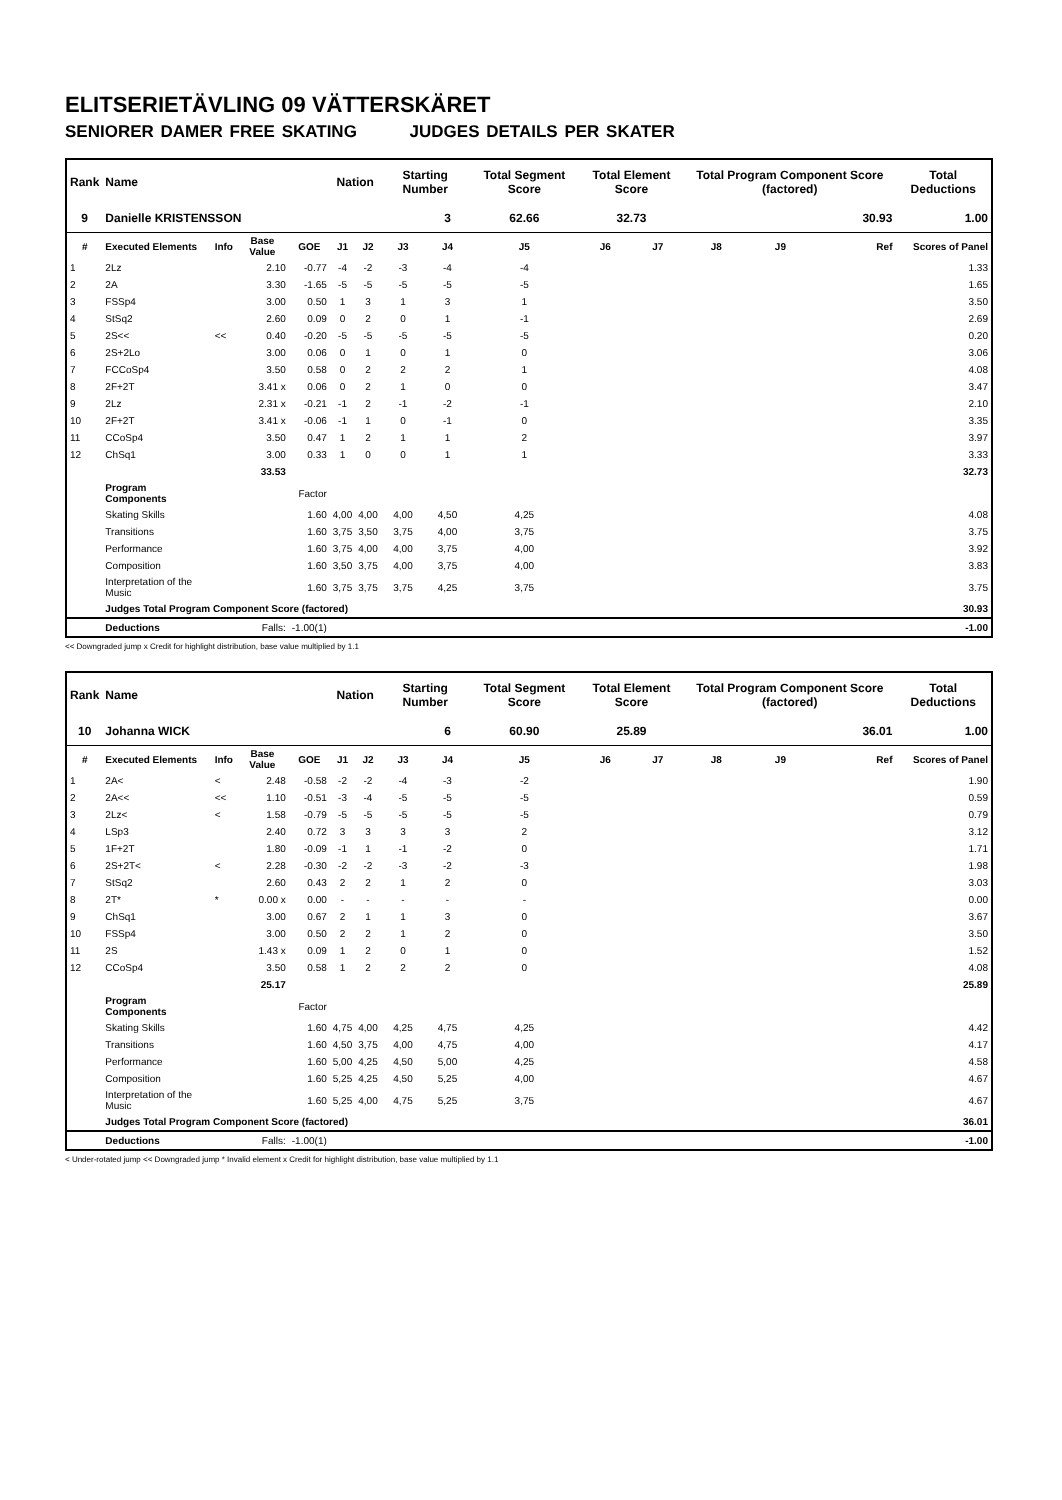ELITSERIETÄVLING 09 VÄTTERSKÄRET
SENIORER DAMER FREE SKATING JUDGES DETAILS PER SKATER
| Rank | Name | | | | Nation | | Starting Number | | Total Segment Score | Total Element Score | | Total Program Component Score (factored) | | | Total Deductions |
| --- | --- | --- | --- | --- | --- | --- | --- | --- | --- | --- | --- | --- | --- | --- | --- |
| 9 | Danielle KRISTENSSON | | | | | | | 3 | 62.66 | 32.73 | | 30.93 | | | 1.00 |
| # | Executed Elements | Info | Base Value | GOE | J1 | J2 | J3 | J4 | J5 | J6 | J7 | J8 | J9 | Ref | Scores of Panel |
| 1 | 2Lz | | 2.10 | -0.77 | -4 | -2 | -3 | -4 | -4 | | | | | | 1.33 |
| 2 | 2A | | 3.30 | -1.65 | -5 | -5 | -5 | -5 | -5 | | | | | | 1.65 |
| 3 | FSSp4 | | 3.00 | 0.50 | 1 | 3 | 1 | 3 | 1 | | | | | | 3.50 |
| 4 | StSq2 | | 2.60 | 0.09 | 0 | 2 | 0 | 1 | -1 | | | | | | 2.69 |
| 5 | 2S<< | << | 0.40 | -0.20 | -5 | -5 | -5 | -5 | -5 | | | | | | 0.20 |
| 6 | 2S+2Lo | | 3.00 | 0.06 | 0 | 1 | 0 | 1 | 0 | | | | | | 3.06 |
| 7 | FCCoSp4 | | 3.50 | 0.58 | 0 | 2 | 2 | 2 | 1 | | | | | | 4.08 |
| 8 | 2F+2T | | 3.41 x | 0.06 | 0 | 2 | 1 | 0 | 0 | | | | | | 3.47 |
| 9 | 2Lz | | 2.31 x | -0.21 | -1 | 2 | -1 | -2 | -1 | | | | | | 2.10 |
| 10 | 2F+2T | | 3.41 x | -0.06 | -1 | 1 | 0 | -1 | 0 | | | | | | 3.35 |
| 11 | CCoSp4 | | 3.50 | 0.47 | 1 | 2 | 1 | 1 | 2 | | | | | | 3.97 |
| 12 | ChSq1 | | 3.00 | 0.33 | 1 | 0 | 0 | 1 | 1 | | | | | | 3.33 |
| | | | 33.53 | | | | | | | | | | | | 32.73 |
| | Program Components | | | Factor | | | | | | | | | | | |
| | Skating Skills | | | 1.60 | 4,00 | 4,00 | 4,00 | 4,50 | 4,25 | | | | | | 4.08 |
| | Transitions | | | 1.60 | 3,75 | 3,50 | 3,75 | 4,00 | 3,75 | | | | | | 3.75 |
| | Performance | | | 1.60 | 3,75 | 4,00 | 4,00 | 3,75 | 4,00 | | | | | | 3.92 |
| | Composition | | | 1.60 | 3,50 | 3,75 | 4,00 | 3,75 | 4,00 | | | | | | 3.83 |
| | Interpretation of the Music | | | 1.60 | 3,75 | 3,75 | 3,75 | 4,25 | 3,75 | | | | | | 3.75 |
| | Judges Total Program Component Score (factored) | | | | | | | | | | | | | | 30.93 |
| | Deductions | | Falls: | -1.00(1) | | | | | | | | | | | -1.00 |
<< Downgraded jump x Credit for highlight distribution, base value multiplied by 1.1
| Rank | Name | | | | Nation | | Starting Number | | Total Segment Score | Total Element Score | | Total Program Component Score (factored) | | | Total Deductions |
| --- | --- | --- | --- | --- | --- | --- | --- | --- | --- | --- | --- | --- | --- | --- | --- |
| 10 | Johanna WICK | | | | | | | 6 | 60.90 | 25.89 | | 36.01 | | | 1.00 |
| # | Executed Elements | Info | Base Value | GOE | J1 | J2 | J3 | J4 | J5 | J6 | J7 | J8 | J9 | Ref | Scores of Panel |
| 1 | 2A< | < | 2.48 | -0.58 | -2 | -2 | -4 | -3 | -2 | | | | | | 1.90 |
| 2 | 2A<< | << | 1.10 | -0.51 | -3 | -4 | -5 | -5 | -5 | | | | | | 0.59 |
| 3 | 2Lz< | < | 1.58 | -0.79 | -5 | -5 | -5 | -5 | -5 | | | | | | 0.79 |
| 4 | LSp3 | | 2.40 | 0.72 | 3 | 3 | 3 | 3 | 2 | | | | | | 3.12 |
| 5 | 1F+2T | | 1.80 | -0.09 | -1 | 1 | -1 | -2 | 0 | | | | | | 1.71 |
| 6 | 2S+2T< | < | 2.28 | -0.30 | -2 | -2 | -3 | -2 | -3 | | | | | | 1.98 |
| 7 | StSq2 | | 2.60 | 0.43 | 2 | 2 | 1 | 2 | 0 | | | | | | 3.03 |
| 8 | 2T* | * | 0.00 x | 0.00 | - | - | - | - | - | | | | | | 0.00 |
| 9 | ChSq1 | | 3.00 | 0.67 | 2 | 1 | 1 | 3 | 0 | | | | | | 3.67 |
| 10 | FSSp4 | | 3.00 | 0.50 | 2 | 2 | 1 | 2 | 0 | | | | | | 3.50 |
| 11 | 2S | | 1.43 x | 0.09 | 1 | 2 | 0 | 1 | 0 | | | | | | 1.52 |
| 12 | CCoSp4 | | 3.50 | 0.58 | 1 | 2 | 2 | 2 | 0 | | | | | | 4.08 |
| | | | 25.17 | | | | | | | | | | | | 25.89 |
| | Program Components | | | Factor | | | | | | | | | | | |
| | Skating Skills | | | 1.60 | 4,75 | 4,00 | 4,25 | 4,75 | 4,25 | | | | | | 4.42 |
| | Transitions | | | 1.60 | 4,50 | 3,75 | 4,00 | 4,75 | 4,00 | | | | | | 4.17 |
| | Performance | | | 1.60 | 5,00 | 4,25 | 4,50 | 5,00 | 4,25 | | | | | | 4.58 |
| | Composition | | | 1.60 | 5,25 | 4,25 | 4,50 | 5,25 | 4,00 | | | | | | 4.67 |
| | Interpretation of the Music | | | 1.60 | 5,25 | 4,00 | 4,75 | 5,25 | 3,75 | | | | | | 4.67 |
| | Judges Total Program Component Score (factored) | | | | | | | | | | | | | | 36.01 |
| | Deductions | | Falls: | -1.00(1) | | | | | | | | | | | -1.00 |
< Under-rotated jump << Downgraded jump * Invalid element x Credit for highlight distribution, base value multiplied by 1.1